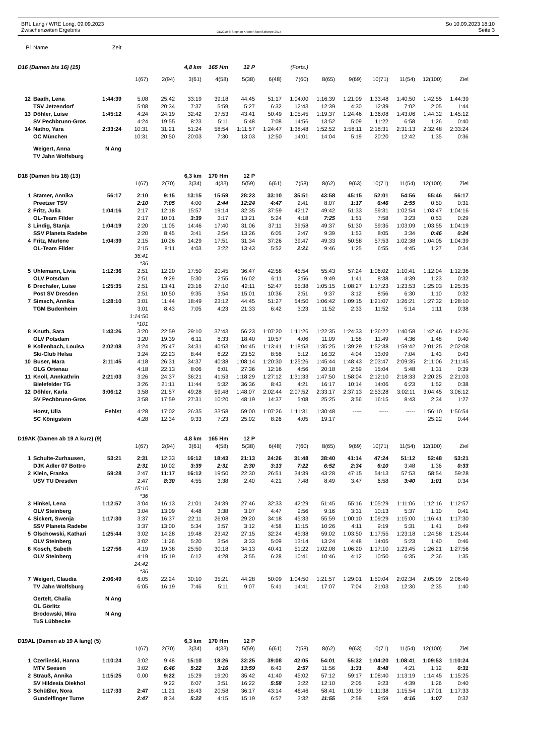BRL Lang / WRE Long, 09.09.2023
Zwischenzeiten Ergebnis
OE2010 © Stephan Krämer SportSoftware 2017
So 10.09.2023 18:10
Seite 3
| Pl | Name | Zeit | | | | | | | | | | | | | |
| D16 (Damen bis 16) (15) | | | | | 4,8 km | 165 Hm | 12 P | | (Forts.) | | | | | | |
| | | | 1(67) | 2(94) | 3(61) | 4(58) | 5(38) | 6(48) | 7(60) | 8(65) | 9(69) | 10(71) | 11(54) | 12(100) | Ziel |
| 12 | Baath, Lena | 1:44:39 | 5:08 | 25:42 | 33:19 | 39:18 | 44:45 | 51:17 | 1:04:00 | 1:16:39 | 1:21:09 | 1:33:48 | 1:40:50 | 1:42:55 | 1:44:39 |
| | TSV Jetzendorf | | 5:08 | 20:34 | 7:37 | 5:59 | 5:27 | 6:32 | 12:43 | 12:39 | 4:30 | 12:39 | 7:02 | 2:05 | 1:44 |
| 13 | Döhler, Luise | 1:45:12 | 4:24 | 24:19 | 32:42 | 37:53 | 43:41 | 50:49 | 1:05:45 | 1:19:37 | 1:24:46 | 1:36:08 | 1:43:06 | 1:44:32 | 1:45:12 |
| | SV Pechbrunn-Gros | | 4:24 | 19:55 | 8:23 | 5:11 | 5:48 | 7:08 | 14:56 | 13:52 | 5:09 | 11:22 | 6:58 | 1:26 | 0:40 |
| 14 | Natho, Yara | 2:33:24 | 10:31 | 31:21 | 51:24 | 58:54 | 1:11:57 | 1:24:47 | 1:38:48 | 1:52:52 | 1:58:11 | 2:18:31 | 2:31:13 | 2:32:48 | 2:33:24 |
| | OC München | | 10:31 | 20:50 | 20:03 | 7:30 | 13:03 | 12:50 | 14:01 | 14:04 | 5:19 | 20:20 | 12:42 | 1:35 | 0:36 |
| | Weigert, Anna | N Ang | | | | | | | | | | | | | |
| | TV Jahn Wolfsburg | | | | | | | | | | | | | | |
| D18 (Damen bis 18) (13) | | | | | 6,3 km | 170 Hm | 12 P | | | | | | | | |
| | | | 1(67) | 2(70) | 3(34) | 4(33) | 5(59) | 6(61) | 7(58) | 8(62) | 9(63) | 10(71) | 11(54) | 12(100) | Ziel |
| 1 | Stamer, Annika | 56:17 | 2:10 | 9:15 | 13:15 | 15:59 | 28:23 | 33:10 | 35:51 | 43:58 | 45:15 | 52:01 | 54:56 | 55:46 | 56:17 |
| | Preetzer TSV | | 2:10 | 7:05 | 4:00 | 2:44 | 12:24 | 4:47 | 2:41 | 8:07 | 1:17 | 6:46 | 2:55 | 0:50 | 0:31 |
| 2 | Fritz, Julia | 1:04:16 | 2:17 | 12:18 | 15:57 | 19:14 | 32:35 | 37:59 | 42:17 | 49:42 | 51:33 | 59:31 | 1:02:54 | 1:03:47 | 1:04:16 |
| | OL-Team Filder | | 2:17 | 10:01 | 3:39 | 3:17 | 13:21 | 5:24 | 4:18 | 7:25 | 1:51 | 7:58 | 3:23 | 0:53 | 0:29 |
| 3 | Lindig, Stanja | 1:04:19 | 2:20 | 11:05 | 14:46 | 17:40 | 31:06 | 37:11 | 39:58 | 49:37 | 51:30 | 59:35 | 1:03:09 | 1:03:55 | 1:04:19 |
| | SSV Planeta Radebe | | 2:20 | 8:45 | 3:41 | 2:54 | 13:26 | 6:05 | 2:47 | 9:39 | 1:53 | 8:05 | 3:34 | 0:46 | 0:24 |
| 4 | Fritz, Marlene | 1:04:39 | 2:15 | 10:26 | 14:29 | 17:51 | 31:34 | 37:26 | 39:47 | 49:33 | 50:58 | 57:53 | 1:02:38 | 1:04:05 | 1:04:39 |
| | OL-Team Filder | | 2:15 | 8:11 | 4:03 | 3:22 | 13:43 | 5:52 | 2:21 | 9:46 | 1:25 | 6:55 | 4:45 | 1:27 | 0:34 |
| | | | 36:41 | | | | | | | | | | | | |
| | | | *36 | | | | | | | | | | | | |
| 5 | Uhlemann, Livia | 1:12:36 | 2:51 | 12:20 | 17:50 | 20:45 | 36:47 | 42:58 | 45:54 | 55:43 | 57:24 | 1:06:02 | 1:10:41 | 1:12:04 | 1:12:36 |
| | OLV Potsdam | | 2:51 | 9:29 | 5:30 | 2:55 | 16:02 | 6:11 | 2:56 | 9:49 | 1:41 | 8:38 | 4:39 | 1:23 | 0:32 |
| 6 | Drechsler, Luise | 1:25:35 | 2:51 | 13:41 | 23:16 | 27:10 | 42:11 | 52:47 | 55:38 | 1:05:15 | 1:08:27 | 1:17:23 | 1:23:53 | 1:25:03 | 1:25:35 |
| | Post SV Dresden | | 2:51 | 10:50 | 9:35 | 3:54 | 15:01 | 10:36 | 2:51 | 9:37 | 3:12 | 8:56 | 6:30 | 1:10 | 0:32 |
| 7 | Simsch, Annika | 1:28:10 | 3:01 | 11:44 | 18:49 | 23:12 | 44:45 | 51:27 | 54:50 | 1:06:42 | 1:09:15 | 1:21:07 | 1:26:21 | 1:27:32 | 1:28:10 |
| | TGM Budenheim | | 3:01 | 8:43 | 7:05 | 4:23 | 21:33 | 6:42 | 3:23 | 11:52 | 2:33 | 11:52 | 5:14 | 1:11 | 0:38 |
| | | | 1:14:50 | | | | | | | | | | | | |
| | | | *101 | | | | | | | | | | | | |
| 8 | Knuth, Sara | 1:43:26 | 3:20 | 22:59 | 29:10 | 37:43 | 56:23 | 1:07:20 | 1:11:26 | 1:22:35 | 1:24:33 | 1:36:22 | 1:40:58 | 1:42:46 | 1:43:26 |
| | OLV Potsdam | | 3:20 | 19:39 | 6:11 | 8:33 | 18:40 | 10:57 | 4:06 | 11:09 | 1:58 | 11:49 | 4:36 | 1:48 | 0:40 |
| 9 | Kollenbach, Louisa | 2:02:08 | 3:24 | 25:47 | 34:31 | 40:53 | 1:04:45 | 1:13:41 | 1:18:53 | 1:35:25 | 1:39:29 | 1:52:38 | 1:59:42 | 2:01:25 | 2:02:08 |
| | Ski-Club Helsa | | 3:24 | 22:23 | 8:44 | 6:22 | 23:52 | 8:56 | 5:12 | 16:32 | 4:04 | 13:09 | 7:04 | 1:43 | 0:43 |
| 10 | Buser, Mara | 2:11:45 | 4:18 | 26:31 | 34:37 | 40:38 | 1:08:14 | 1:20:30 | 1:25:26 | 1:45:44 | 1:48:43 | 2:03:47 | 2:09:35 | 2:11:06 | 2:11:45 |
| | OLG Ortenau | | 4:18 | 22:13 | 8:06 | 6:01 | 27:36 | 12:16 | 4:56 | 20:18 | 2:59 | 15:04 | 5:48 | 1:31 | 0:39 |
| 11 | Knoll, Annkathrin | 2:21:03 | 3:26 | 24:37 | 36:21 | 41:53 | 1:18:29 | 1:27:12 | 1:31:33 | 1:47:50 | 1:58:04 | 2:12:10 | 2:18:33 | 2:20:25 | 2:21:03 |
| | Bielefelder TG | | 3:26 | 21:11 | 11:44 | 5:32 | 36:36 | 8:43 | 4:21 | 16:17 | 10:14 | 14:06 | 6:23 | 1:52 | 0:38 |
| 12 | Döhler, Karla | 3:06:12 | 3:58 | 21:57 | 49:28 | 59:48 | 1:48:07 | 2:02:44 | 2:07:52 | 2:33:17 | 2:37:13 | 2:53:28 | 3:02:11 | 3:04:45 | 3:06:12 |
| | SV Pechbrunn-Gros | | 3:58 | 17:59 | 27:31 | 10:20 | 48:19 | 14:37 | 5:08 | 25:25 | 3:56 | 16:15 | 8:43 | 2:34 | 1:27 |
| | Horst, Ulla | Fehlst | 4:28 | 17:02 | 26:35 | 33:58 | 59:00 | 1:07:26 | 1:11:31 | 1:30:48 | ----- | ----- | ----- | 1:56:10 | 1:56:54 |
| | SC Königstein | | 4:28 | 12:34 | 9:33 | 7:23 | 25:02 | 8:26 | 4:05 | 19:17 | | | | 25:22 | 0:44 |
| D19AK (Damen ab 19 A kurz) (9) | | | | | 4,8 km | 165 Hm | 12 P | | | | | | | | |
| | | | 1(67) | 2(94) | 3(61) | 4(58) | 5(38) | 6(48) | 7(60) | 8(65) | 9(69) | 10(71) | 11(54) | 12(100) | Ziel |
| 1 | Schulte-Zurhausen, | 53:21 | 2:31 | 12:33 | 16:12 | 18:43 | 21:13 | 24:26 | 31:48 | 38:40 | 41:14 | 47:24 | 51:12 | 52:48 | 53:21 |
| | DJK Adler 07 Bottro | | 2:31 | 10:02 | 3:39 | 2:31 | 2:30 | 3:13 | 7:22 | 6:52 | 2:34 | 6:10 | 3:48 | 1:36 | 0:33 |
| 2 | Klein, Franka | 59:28 | 2:47 | 11:17 | 16:12 | 19:50 | 22:30 | 26:51 | 34:39 | 43:28 | 47:15 | 54:13 | 57:53 | 58:54 | 59:28 |
| | USV TU Dresden | | 2:47 | 8:30 | 4:55 | 3:38 | 2:40 | 4:21 | 7:48 | 8:49 | 3:47 | 6:58 | 3:40 | 1:01 | 0:34 |
| | | | 15:10 | | | | | | | | | | | | |
| | | | *36 | | | | | | | | | | | | |
| 3 | Hinkel, Lena | 1:12:57 | 3:04 | 16:13 | 21:01 | 24:39 | 27:46 | 32:33 | 42:29 | 51:45 | 55:16 | 1:05:29 | 1:11:06 | 1:12:16 | 1:12:57 |
| | OLV Steinberg | | 3:04 | 13:09 | 4:48 | 3:38 | 3:07 | 4:47 | 9:56 | 9:16 | 3:31 | 10:13 | 5:37 | 1:10 | 0:41 |
| 4 | Sickert, Swenja | 1:17:30 | 3:37 | 16:37 | 22:11 | 26:08 | 29:20 | 34:18 | 45:33 | 55:59 | 1:00:10 | 1:09:29 | 1:15:00 | 1:16:41 | 1:17:30 |
| | SSV Planeta Radebe | | 3:37 | 13:00 | 5:34 | 3:57 | 3:12 | 4:58 | 11:15 | 10:26 | 4:11 | 9:19 | 5:31 | 1:41 | 0:49 |
| 5 | Olschowski, Kathari | 1:25:44 | 3:02 | 14:28 | 19:48 | 23:42 | 27:15 | 32:24 | 45:38 | 59:02 | 1:03:50 | 1:17:55 | 1:23:18 | 1:24:58 | 1:25:44 |
| | OLV Steinberg | | 3:02 | 11:26 | 5:20 | 3:54 | 3:33 | 5:09 | 13:14 | 13:24 | 4:48 | 14:05 | 5:23 | 1:40 | 0:46 |
| 6 | Kosch, Sabeth | 1:27:56 | 4:19 | 19:38 | 25:50 | 30:18 | 34:13 | 40:41 | 51:22 | 1:02:08 | 1:06:20 | 1:17:10 | 1:23:45 | 1:26:21 | 1:27:56 |
| | OLV Steinberg | | 4:19 | 15:19 | 6:12 | 4:28 | 3:55 | 6:28 | 10:41 | 10:46 | 4:12 | 10:50 | 6:35 | 2:36 | 1:35 |
| | | | 24:42 | | | | | | | | | | | | |
| | | | *36 | | | | | | | | | | | | |
| 7 | Weigert, Claudia | 2:06:49 | 6:05 | 22:24 | 30:10 | 35:21 | 44:28 | 50:09 | 1:04:50 | 1:21:57 | 1:29:01 | 1:50:04 | 2:02:34 | 2:05:09 | 2:06:49 |
| | TV Jahn Wolfsburg | | 6:05 | 16:19 | 7:46 | 5:11 | 9:07 | 5:41 | 14:41 | 17:07 | 7:04 | 21:03 | 12:30 | 2:35 | 1:40 |
| | Oertelt, Chalia | N Ang | | | | | | | | | | | | | |
| | OL Görlitz | | | | | | | | | | | | | | |
| | Brodowski, Mira | N Ang | | | | | | | | | | | | | |
| | TuS Lübbecke | | | | | | | | | | | | | | |
| D19AL (Damen ab 19 A lang) (5) | | | | | 6,3 km | 170 Hm | 12 P | | | | | | | | |
| | | | 1(67) | 2(70) | 3(34) | 4(33) | 5(59) | 6(61) | 7(58) | 8(62) | 9(63) | 10(71) | 11(54) | 12(100) | Ziel |
| 1 | Czerlinski, Hanna | 1:10:24 | 3:02 | 9:48 | 15:10 | 18:26 | 32:25 | 39:08 | 42:05 | 54:01 | 55:32 | 1:04:20 | 1:08:41 | 1:09:53 | 1:10:24 |
| | MTV Seesen | | 3:02 | 6:46 | 5:22 | 3:16 | 13:59 | 6:43 | 2:57 | 11:56 | 1:31 | 8:48 | 4:21 | 1:12 | 0:31 |
| 2 | Strauß, Annika | 1:15:25 | 0.00 | 9:22 | 15:29 | 19:20 | 35:42 | 41:40 | 45:02 | 57:12 | 59:17 | 1:08:40 | 1:13:19 | 1:14:45 | 1:15:25 |
| | SV Hildesia Diekhol | | | 9:22 | 6:07 | 3:51 | 16:22 | 5:58 | 3:22 | 12:10 | 2:05 | 9:23 | 4:39 | 1:26 | 0:40 |
| 3 | Schüßler, Nora | 1:17:33 | 2:47 | 11:21 | 16:43 | 20:58 | 36:17 | 43:14 | 46:46 | 58:41 | 1:01:39 | 1:11:38 | 1:15:54 | 1:17:01 | 1:17:33 |
| | Gundelfinger Turne | | 2:47 | 8:34 | 5:22 | 4:15 | 15:19 | 6:57 | 3:32 | 11:55 | 2:58 | 9:59 | 4:16 | 1:07 | 0:32 |